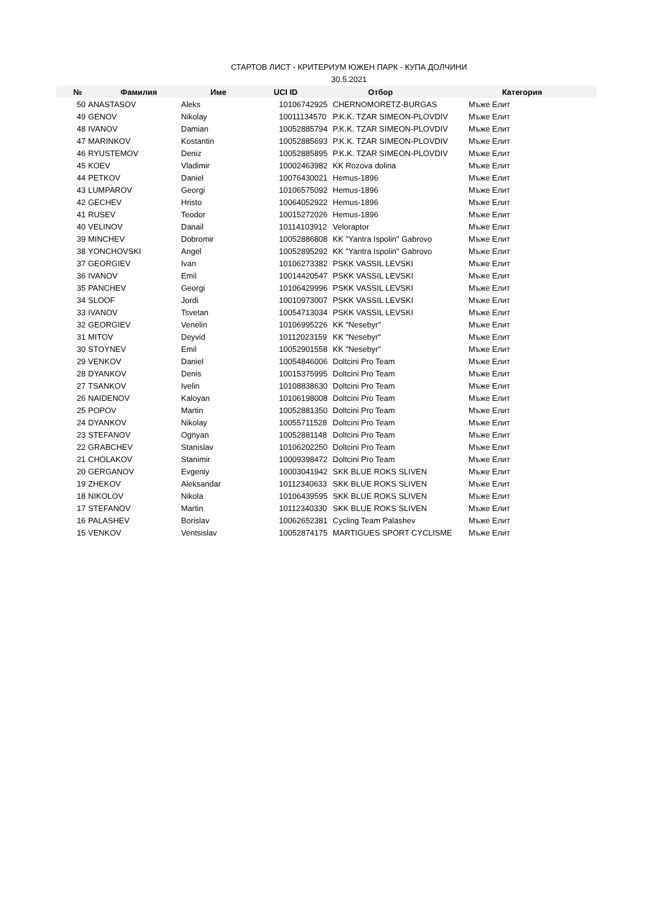СТАРТОВ ЛИСТ - КРИТЕРИУМ ЮЖЕН ПАРК - КУПА ДОЛЧИНИ
30.5.2021
| № | Фамилия | Име | UCI ID | Отбор | Категория |
| --- | --- | --- | --- | --- | --- |
| 50 | ANASTASOV | Aleks | 10106742925 | CHERNOMORETZ-BURGAS | Мъже Елит |
| 49 | GENOV | Nikolay | 10011134570 | P.K.K. TZAR SIMEON-PLOVDIV | Мъже Елит |
| 48 | IVANOV | Damian | 10052885794 | P.K.K. TZAR SIMEON-PLOVDIV | Мъже Елит |
| 47 | MARINKOV | Kostantin | 10052885693 | P.K.K. TZAR SIMEON-PLOVDIV | Мъже Елит |
| 46 | RYUSTEMOV | Deniz | 10052885895 | P.K.K. TZAR SIMEON-PLOVDIV | Мъже Елит |
| 45 | KOEV | Vladimir | 10002463982 | KK Rozova dolina | Мъже Елит |
| 44 | PETKOV | Daniel | 10076430021 | Hemus-1896 | Мъже Елит |
| 43 | LUMPAROV | Georgi | 10106575092 | Hemus-1896 | Мъже Елит |
| 42 | GECHEV | Hristo | 10064052922 | Hemus-1896 | Мъже Елит |
| 41 | RUSEV | Teodor | 10015272026 | Hemus-1896 | Мъже Елит |
| 40 | VELINOV | Danail | 10114103912 | Veloraptor | Мъже Елит |
| 39 | MINCHEV | Dobromir | 10052886808 | KK "Yantra Ispolin" Gabrovo | Мъже Елит |
| 38 | YONCHOVSKI | Angel | 10052895292 | KK "Yantra Ispolin" Gabrovo | Мъже Елит |
| 37 | GEORGIEV | Ivan | 10106273382 | PSKK VASSIL LEVSKI | Мъже Елит |
| 36 | IVANOV | Emil | 10014420547 | PSKK VASSIL LEVSKI | Мъже Елит |
| 35 | PANCHEV | Georgi | 10106429996 | PSKK VASSIL LEVSKI | Мъже Елит |
| 34 | SLOOF | Jordi | 10010973007 | PSKK VASSIL LEVSKI | Мъже Елит |
| 33 | IVANOV | Tsvetan | 10054713034 | PSKK VASSIL LEVSKI | Мъже Елит |
| 32 | GEORGIEV | Venelin | 10106995226 | KK "Nesebyr" | Мъже Елит |
| 31 | MITOV | Deyvid | 10112023159 | KK "Nesebyr" | Мъже Елит |
| 30 | STOYNEV | Emil | 10052901558 | KK "Nesebyr" | Мъже Елит |
| 29 | VENKOV | Daniel | 10054846006 | Doltcini Pro Team | Мъже Елит |
| 28 | DYANKOV | Denis | 10015375995 | Doltcini Pro Team | Мъже Елит |
| 27 | TSANKOV | Ivelin | 10108838630 | Doltcini Pro Team | Мъже Елит |
| 26 | NAIDENOV | Kaloyan | 10106198008 | Doltcini Pro Team | Мъже Елит |
| 25 | POPOV | Martin | 10052881350 | Doltcini Pro Team | Мъже Елит |
| 24 | DYANKOV | Nikolay | 10055711528 | Doltcini Pro Team | Мъже Елит |
| 23 | STEFANOV | Ognyan | 10052881148 | Doltcini Pro Team | Мъже Елит |
| 22 | GRABCHEV | Stanislav | 10106202250 | Doltcini Pro Team | Мъже Елит |
| 21 | CHOLAKOV | Stanimir | 10009398472 | Doltcini Pro Team | Мъже Елит |
| 20 | GERGANOV | Evgeniy | 10003041942 | SKK BLUE ROKS SLIVEN | Мъже Елит |
| 19 | ZHEKOV | Aleksandar | 10112340633 | SKK BLUE ROKS SLIVEN | Мъже Елит |
| 18 | NIKOLOV | Nikola | 10106439595 | SKK BLUE ROKS SLIVEN | Мъже Елит |
| 17 | STEFANOV | Martin | 10112340330 | SKK BLUE ROKS SLIVEN | Мъже Елит |
| 16 | PALASHEV | Borislav | 10062652381 | Cycling Team Palashev | Мъже Елит |
| 15 | VENKOV | Ventsislav | 10052874175 | MARTIGUES SPORT CYCLISME | Мъже Елит |